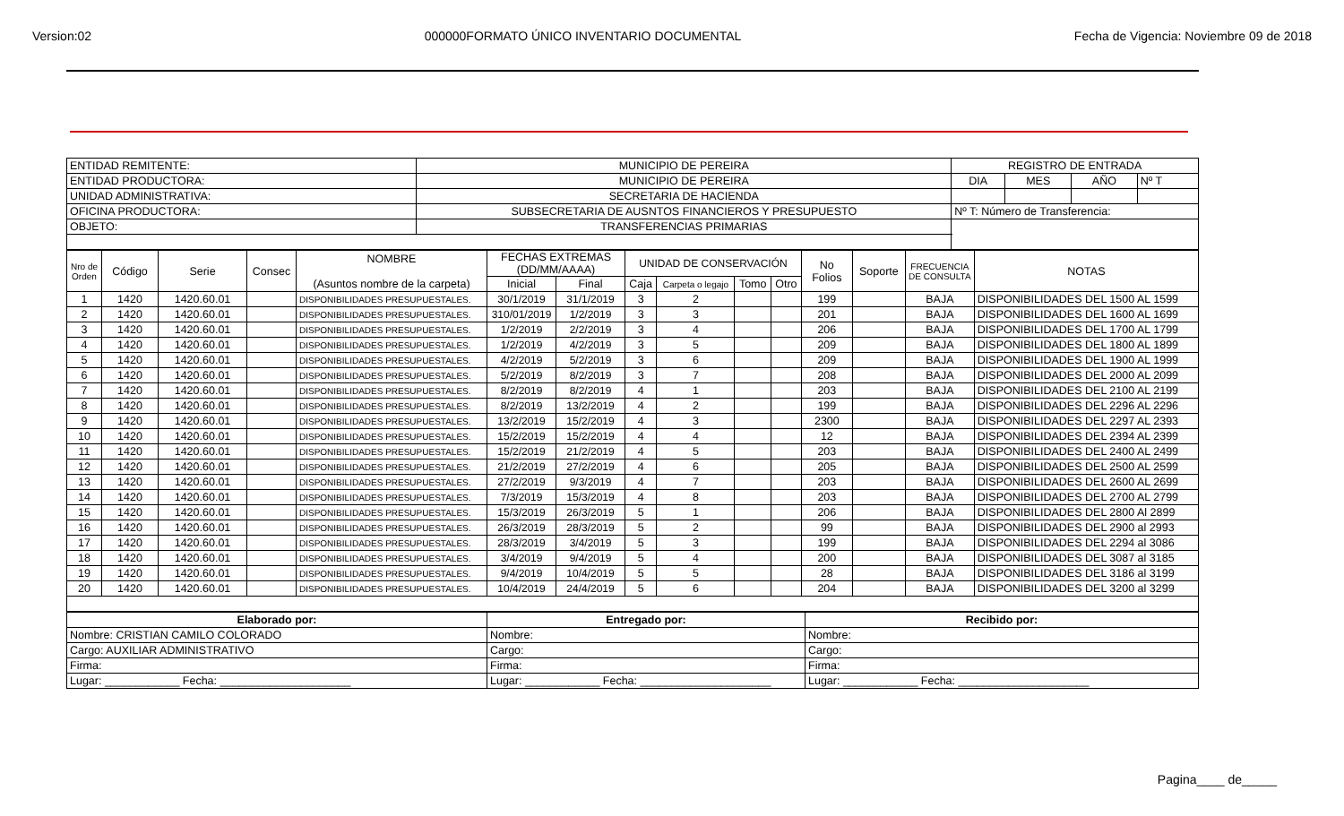Version:02 000000FORMATO ÚNICO INVENTARIO DOCUMENTAL Fecha de Vigencia: Noviembre 09 de 2018
| ENTIDAD REMITENTE: | MUNICIPIO DE PEREIRA | REGISTRO DE ENTRADA | | | |
| ENTIDAD PRODUCTORA: | MUNICIPIO DE PEREIRA | DIA | MES | AÑO | Nº T |
| UNIDAD ADMINISTRATIVA: | SECRETARIA DE HACIENDA | | | | |
| OFICINA PRODUCTORA: | SUBSECRETARIA DE AUSNTOS FINANCIEROS Y PRESUPUESTO | Nº T: Número de Transferencia: | | | |
| OBJETO: | TRANSFERENCIAS PRIMARIAS | | | | |
| Nro de Orden | Código | Serie | Consec | NOMBRE (Asuntos nombre de la carpeta) | FECHAS EXTREMAS (DD/MM/AAAA) | | UNIDAD DE CONSERVACIÓN | | | | No Folios | Soporte | FRECUENCIA DE CONSULTA | NOTAS |
| --- | --- | --- | --- | --- | --- | --- | --- | --- | --- | --- | --- | --- | --- | --- |
| | | | | | Inicial | Final | Caja | Carpeta o legajo | Tomo | Otro | | | | |
| 1 | 1420 | 1420.60.01 | | DISPONIBILIDADES PRESUPUESTALES. | 30/1/2019 | 31/1/2019 | 3 | 2 | | | 199 | | BAJA | DISPONIBILIDADES DEL 1500 AL 1599 |
| 2 | 1420 | 1420.60.01 | | DISPONIBILIDADES PRESUPUESTALES. | 310/01/2019 | 1/2/2019 | 3 | 3 | | | 201 | | BAJA | DISPONIBILIDADES DEL 1600 AL 1699 |
| 3 | 1420 | 1420.60.01 | | DISPONIBILIDADES PRESUPUESTALES. | 1/2/2019 | 2/2/2019 | 3 | 4 | | | 206 | | BAJA | DISPONIBILIDADES DEL 1700 AL 1799 |
| 4 | 1420 | 1420.60.01 | | DISPONIBILIDADES PRESUPUESTALES. | 1/2/2019 | 4/2/2019 | 3 | 5 | | | 209 | | BAJA | DISPONIBILIDADES DEL 1800 AL 1899 |
| 5 | 1420 | 1420.60.01 | | DISPONIBILIDADES PRESUPUESTALES. | 4/2/2019 | 5/2/2019 | 3 | 6 | | | 209 | | BAJA | DISPONIBILIDADES DEL 1900 AL 1999 |
| 6 | 1420 | 1420.60.01 | | DISPONIBILIDADES PRESUPUESTALES. | 5/2/2019 | 8/2/2019 | 3 | 7 | | | 208 | | BAJA | DISPONIBILIDADES DEL 2000 AL 2099 |
| 7 | 1420 | 1420.60.01 | | DISPONIBILIDADES PRESUPUESTALES. | 8/2/2019 | 8/2/2019 | 4 | 1 | | | 203 | | BAJA | DISPONIBILIDADES DEL 2100 AL 2199 |
| 8 | 1420 | 1420.60.01 | | DISPONIBILIDADES PRESUPUESTALES. | 8/2/2019 | 13/2/2019 | 4 | 2 | | | 199 | | BAJA | DISPONIBILIDADES DEL 2296 AL 2296 |
| 9 | 1420 | 1420.60.01 | | DISPONIBILIDADES PRESUPUESTALES. | 13/2/2019 | 15/2/2019 | 4 | 3 | | | 2300 | | BAJA | DISPONIBILIDADES DEL 2297 AL 2393 |
| 10 | 1420 | 1420.60.01 | | DISPONIBILIDADES PRESUPUESTALES. | 15/2/2019 | 15/2/2019 | 4 | 4 | | | 12 | | BAJA | DISPONIBILIDADES DEL 2394 AL 2399 |
| 11 | 1420 | 1420.60.01 | | DISPONIBILIDADES PRESUPUESTALES. | 15/2/2019 | 21/2/2019 | 4 | 5 | | | 203 | | BAJA | DISPONIBILIDADES DEL 2400 AL 2499 |
| 12 | 1420 | 1420.60.01 | | DISPONIBILIDADES PRESUPUESTALES. | 21/2/2019 | 27/2/2019 | 4 | 6 | | | 205 | | BAJA | DISPONIBILIDADES DEL 2500 AL 2599 |
| 13 | 1420 | 1420.60.01 | | DISPONIBILIDADES PRESUPUESTALES. | 27/2/2019 | 9/3/2019 | 4 | 7 | | | 203 | | BAJA | DISPONIBILIDADES DEL 2600 AL 2699 |
| 14 | 1420 | 1420.60.01 | | DISPONIBILIDADES PRESUPUESTALES. | 7/3/2019 | 15/3/2019 | 4 | 8 | | | 203 | | BAJA | DISPONIBILIDADES DEL 2700 AL 2799 |
| 15 | 1420 | 1420.60.01 | | DISPONIBILIDADES PRESUPUESTALES. | 15/3/2019 | 26/3/2019 | 5 | 1 | | | 206 | | BAJA | DISPONIBILIDADES DEL 2800 Al 2899 |
| 16 | 1420 | 1420.60.01 | | DISPONIBILIDADES PRESUPUESTALES. | 26/3/2019 | 28/3/2019 | 5 | 2 | | | 99 | | BAJA | DISPONIBILIDADES DEL 2900 al 2993 |
| 17 | 1420 | 1420.60.01 | | DISPONIBILIDADES PRESUPUESTALES. | 28/3/2019 | 3/4/2019 | 5 | 3 | | | 199 | | BAJA | DISPONIBILIDADES DEL 2294 al 3086 |
| 18 | 1420 | 1420.60.01 | | DISPONIBILIDADES PRESUPUESTALES. | 3/4/2019 | 9/4/2019 | 5 | 4 | | | 200 | | BAJA | DISPONIBILIDADES DEL 3087 al 3185 |
| 19 | 1420 | 1420.60.01 | | DISPONIBILIDADES PRESUPUESTALES. | 9/4/2019 | 10/4/2019 | 5 | 5 | | | 28 | | BAJA | DISPONIBILIDADES DEL 3186 al 3199 |
| 20 | 1420 | 1420.60.01 | | DISPONIBILIDADES PRESUPUESTALES. | 10/4/2019 | 24/4/2019 | 5 | 6 | | | 204 | | BAJA | DISPONIBILIDADES DEL 3200 al 3299 |
| Elaborado por: | Entregado por: | Recibido por: |
| --- | --- | --- |
| Nombre: CRISTIAN CAMILO COLORADO | Nombre: | Nombre: |
| Cargo: AUXILIAR ADMINISTRATIVO | Cargo: | Cargo: |
| Firma: | Firma: | Firma: |
| Lugar: ____________ Fecha: _____________________ | Lugar: ____________ Fecha: _____________________ | Lugar: ____________ Fecha: _____________________ |
Pagina____ de_____